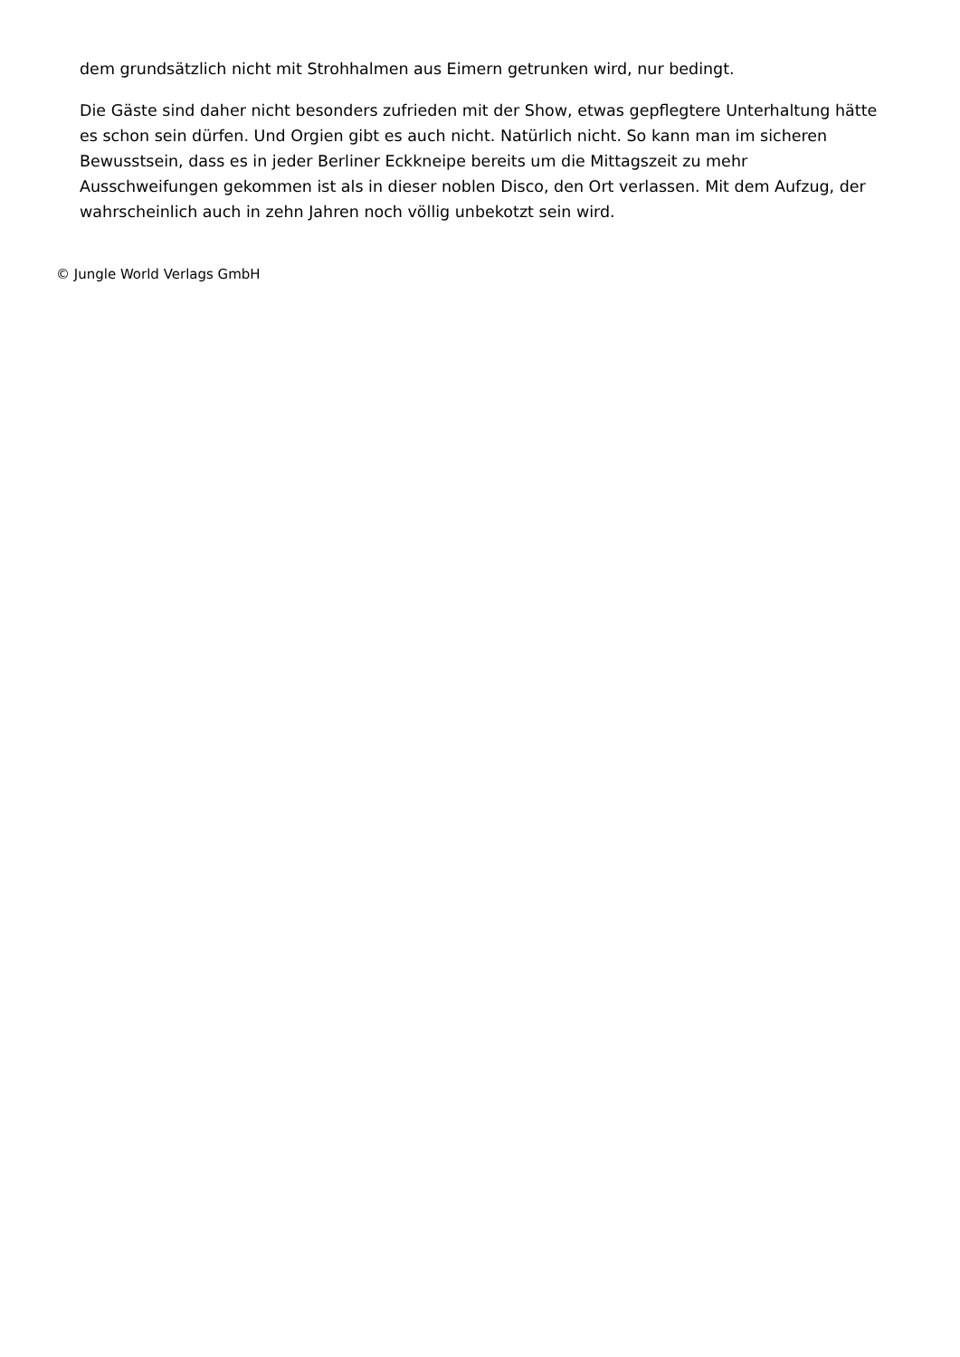dem grundsätzlich nicht mit Strohhalmen aus Eimern getrunken wird, nur bedingt.
Die Gäste sind daher nicht besonders zufrieden mit der Show, etwas gepflegtere Unterhaltung hätte es schon sein dürfen. Und Orgien gibt es auch nicht. Natürlich nicht. So kann man im sicheren Bewusstsein, dass es in jeder Berliner Eckkneipe bereits um die Mittagszeit zu mehr Ausschweifungen gekommen ist als in dieser noblen Disco, den Ort verlassen. Mit dem Aufzug, der wahrscheinlich auch in zehn Jahren noch völlig unbekotzt sein wird.
© Jungle World Verlags GmbH